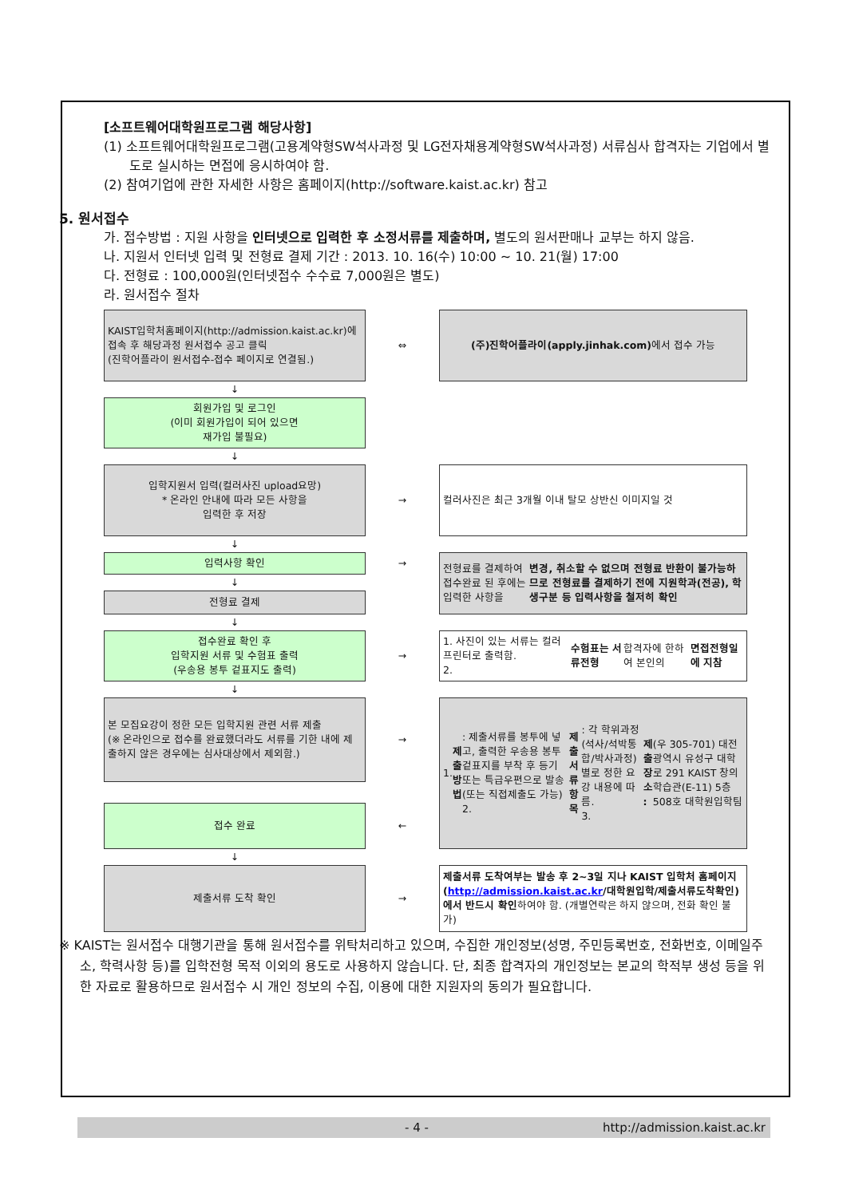[소프트웨어대학원프로그램 해당사항]
(1) 소프트웨어대학원프로그램(고용계약형SW석사과정 및 LG전자채용계약형SW석사과정) 서류심사 합격자는 기업에서 별도로 실시하는 면접에 응시하여야 함.
(2) 참여기업에 관한 자세한 사항은 홈페이지(http://software.kaist.ac.kr) 참고
5. 원서접수
가. 접수방법 : 지원 사항을 인터넷으로 입력한 후 소정서류를 제출하며, 별도의 원서판매나 교부는 하지 않음.
나. 지원서 인터넷 입력 및 전형료 결제 기간 : 2013. 10. 16(수) 10:00 ~ 10. 21(월) 17:00
다. 전형료 : 100,000원(인터넷접수 수수료 7,000원은 별도)
라. 원서접수 절차
KAIST입학처홈페이지(http://admission.kaist.ac.kr)에 접속 후 해당과정 원서접수 공고 클릭
(진학어플라이 원서접수-접수 페이지로 연결됨.)
⇔
(주)진학어플라이(apply.jinhak.com) 에서 접수 가능
↓
회원가입 및 로그인
(이미 회원가입이 되어 있으면
재가입 불필요)
↓
입학지원서 입력(컬러사진 upload요망)
* 온라인 안내에 따라 모든 사항을
입력한 후 저장
→
컬러사진은 최근 3개월 이내 탈모 상반신 이미지일 것
↓
입력사항 확인
→
전형료를 결제하여 접수완료 된 후에는 입력한 사항을 변경, 취소할 수 없으며 전형료 반환이 불가능하므로 전형료를 결제하기 전에 지원학과(전공), 학생구분 등 입력사항을 철저히 확인
↓
전형료 결제
↓
접수완료 확인 후
입학지원 서류 및 수험표 출력
(우송용 봉투 겉표지도 출력)
→
1. 사진이 있는 서류는 컬러 프린터로 출력함.
2. 수험표는 서류전형 합격자에 한하여 본인의 면접전형일에 지참
↓
본 모집요강이 정한 모든 입학지원 관련 서류 제출
(※ 온라인으로 접수를 완료했더라도 서류를 기한 내에 제출하지 않은 경우에는 심사대상에서 제외함.)
→
1. 제출방법 : 제출서류를 봉투에 넣고, 출력한 우송용 봉투 겉표지를 부착 후 등기 또는 특급우편으로 발송(또는 직접제출도 가능)
2. 제출서류항목 : 각 학위과정(석사/석박통합/박사과정)별로 정한 요강 내용에 따름.
3. 제출장소 : (우 305-701) 대전광역시 유성구 대학로 291 KAIST 창의학습관(E-11) 5층 508호 대학원입학팀
접수 완료
←
↓
제출서류 도착 확인
→
제출서류 도착여부는 발송 후 2~3일 지나 KAIST 입학처 홈페이지(http://admission.kaist.ac.kr/대학원입학/제출서류도착확인)에서 반드시 확인하여야 함. (개별연락은 하지 않으며, 전화 확인 불가)
※ KAIST는 원서접수 대행기관을 통해 원서접수를 위탁처리하고 있으며, 수집한 개인정보(성명, 주민등록번호, 전화번호, 이메일주소, 학력사항 등)를 입학전형 목적 이외의 용도로 사용하지 않습니다. 단, 최종 합격자의 개인정보는 본교의 학적부 생성 등을 위한 자료로 활용하므로 원서접수 시 개인 정보의 수집, 이용에 대한 지원자의 동의가 필요합니다.
- 4 - http://admission.kaist.ac.kr